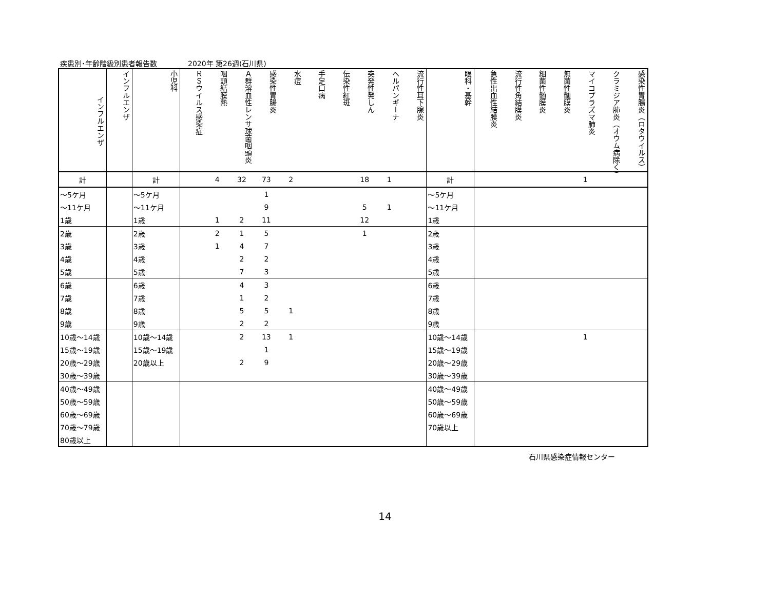疾患別･年齢階級別患者報告数 2020年 第26週(石川県)
| インフルエンザ | インフルエンザ | 小児科 | ＲＳウイルス感染症 | 咽頭結膜熱 | Ａ群溶血性レンサ球菌咽頭炎 | 感染性胃腸炎 | 水痘 | 手足口病 | 伝染性紅斑 | 突発性発しん | ヘルパンギーナ | 流行性耳下腺炎 | 眼科・基幹 | 急性出血性結膜炎 | 流行性角結膜炎 | 細菌性髄膜炎 | 無菌性髄膜炎 | マイコプラズマ肺炎 | クラミジア肺炎（オウム病除く） | 感染性胃腸炎（ロタウイルス） |
| --- | --- | --- | --- | --- | --- | --- | --- | --- | --- | --- | --- | --- | --- | --- | --- | --- | --- | --- | --- | --- |
| 計 | | 計 | | 4 | 32 | 73 | 2 | | | 18 | 1 | | 計 | | | | | 1 | | |
| ～5ケ月 | | ～5ケ月 | | | | 1 | | | | | | | ～5ケ月 | | | | | | | |
| ～11ケ月 | | ～11ケ月 | | | | 9 | | | | 5 | 1 | | ～11ケ月 | | | | | | | |
| 1歳 | | 1歳 | | 1 | 2 | 11 | | | | 12 | | | 1歳 | | | | | | | |
| 2歳 | | 2歳 | | 2 | 1 | 5 | | | | 1 | | | 2歳 | | | | | | | |
| 3歳 | | 3歳 | | 1 | 4 | 7 | | | | | | | 3歳 | | | | | | | |
| 4歳 | | 4歳 | | | 2 | 2 | | | | | | | 4歳 | | | | | | | |
| 5歳 | | 5歳 | | | 7 | 3 | | | | | | | 5歳 | | | | | | | |
| 6歳 | | 6歳 | | | 4 | 3 | | | | | | | 6歳 | | | | | | | |
| 7歳 | | 7歳 | | | 1 | 2 | | | | | | | 7歳 | | | | | | | |
| 8歳 | | 8歳 | | | 5 | 5 | 1 | | | | | | 8歳 | | | | | | | |
| 9歳 | | 9歳 | | | 2 | 2 | | | | | | | 9歳 | | | | | | | |
| 10歳～14歳 | | 10歳～14歳 | | | 2 | 13 | 1 | | | | | | 10歳～14歳 | | | | | 1 | | |
| 15歳～19歳 | | 15歳～19歳 | | | | 1 | | | | | | | 15歳～19歳 | | | | | | | |
| 20歳～29歳 | | 20歳以上 | | | 2 | 9 | | | | | | | 20歳～29歳 | | | | | | | |
| 30歳～39歳 | | | | | | | | | | | | | 30歳～39歳 | | | | | | | |
| 40歳～49歳 | | | | | | | | | | | | | 40歳～49歳 | | | | | | | |
| 50歳～59歳 | | | | | | | | | | | | | 50歳～59歳 | | | | | | | |
| 60歳～69歳 | | | | | | | | | | | | | 60歳～69歳 | | | | | | | |
| 70歳～79歳 | | | | | | | | | | | | | 70歳以上 | | | | | | | |
| 80歳以上 | | | | | | | | | | | | | | | | | | | | |
石川県感染症情報センター
14